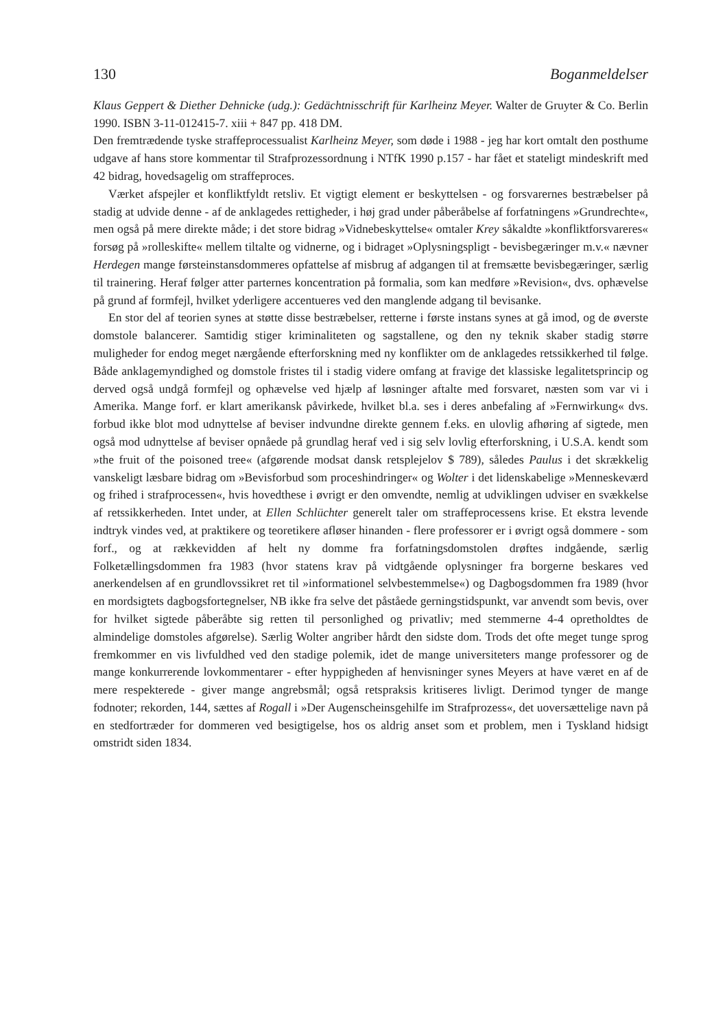130 Boganmeldelser
Klaus Geppert & Diether Dehnicke (udg.): Gedächtnisschrift für Karlheinz Meyer. Walter de Gruyter & Co. Berlin 1990. ISBN 3-11-012415-7. xiii + 847 pp. 418 DM.
Den fremtrædende tyske straffeprocessualist Karlheinz Meyer, som døde i 1988 - jeg har kort omtalt den posthume udgave af hans store kommentar til Strafprozessordnung i NTfK 1990 p.157 - har fået et stateligt mindeskrift med 42 bidrag, hovedsagelig om straffeproces.
Værket afspejler et konfliktfyldt retsliv. Et vigtigt element er beskyttelsen - og forsvarernes bestræbelser på stadig at udvide denne - af de anklagedes rettigheder, i høj grad under påberåbelse af forfatningens »Grundrechte«, men også på mere direkte måde; i det store bidrag »Vidnebeskyttelse« omtaler Krey såkaldte »konfliktforsvareres« forsøg på »rolleskifte« mellem tiltalte og vidnerne, og i bidraget »Oplysningspligt - bevisbegæringer m.v.« nævner Herdegen mange førsteinstansdommeres opfattelse af misbrug af adgangen til at fremsætte bevisbegæringer, særlig til trainering. Heraf følger atter parternes koncentration på formalia, som kan medføre »Revision«, dvs. ophævelse på grund af formfejl, hvilket yderligere accentueres ved den manglende adgang til bevisanke.
En stor del af teorien synes at støtte disse bestræbelser, retterne i første instans synes at gå imod, og de øverste domstole balancerer. Samtidig stiger kriminaliteten og sagstallene, og den ny teknik skaber stadig større muligheder for endog meget nærgående efterforskning med ny konflikter om de anklagedes retssikkerhed til følge. Både anklagemyndighed og domstole fristes til i stadig videre omfang at fravige det klassiske legalitetsprincip og derved også undgå formfejl og ophævelse ved hjælp af løsninger aftalte med forsvaret, næsten som var vi i Amerika. Mange forf. er klart amerikansk påvirkede, hvilket bl.a. ses i deres anbefaling af »Fernwirkung« dvs. forbud ikke blot mod udnyttelse af beviser indvundne direkte gennem f.eks. en ulovlig afhøring af sigtede, men også mod udnyttelse af beviser opnåede på grundlag heraf ved i sig selv lovlig efterforskning, i U.S.A. kendt som »the fruit of the poisoned tree« (afgørende modsat dansk retsplejelov $ 789), således Paulus i det skrækkelig vanskeligt læsbare bidrag om »Bevisforbud som proceshindringer« og Wolter i det lidenskabelige »Menneskeværd og frihed i strafprocessen«, hvis hovedthese i øvrigt er den omvendte, nemlig at udviklingen udviser en svækkelse af retssikkerheden. Intet under, at Ellen Schlüchter generelt taler om straffeprocessens krise. Et ekstra levende indtryk vindes ved, at praktikere og teoretikere afløser hinanden - flere professorer er i øvrigt også dommere - som forf., og at rækkevidden af helt ny domme fra forfatningsdomstolen drøftes indgående, særlig Folketællingsdommen fra 1983 (hvor statens krav på vidtgående oplysninger fra borgerne beskares ved anerkendelsen af en grundlovssikret ret til »informationel selvbestemmelse«) og Dagbogsdommen fra 1989 (hvor en mordsigtets dagbogsfortegnelser, NB ikke fra selve det påståede gerningstidspunkt, var anvendt som bevis, over for hvilket sigtede påberåbte sig retten til personlighed og privatliv; med stemmerne 4-4 opretholdtes de almindelige domstoles afgørelse). Særlig Wolter angriber hårdt den sidste dom. Trods det ofte meget tunge sprog fremkommer en vis livfuldhed ved den stadige polemik, idet de mange universiteters mange professorer og de mange konkurrerende lovkommentarer - efter hyppigheden af henvisninger synes Meyers at have været en af de mere respekterede - giver mange angrebsmål; også retspraksis kritiseres livligt. Derimod tynger de mange fodnoter; rekorden, 144, sættes af Rogall i »Der Augenscheinsgehilfe im Strafprozess«, det uoversættelige navn på en stedfortræder for dommeren ved besigtigelse, hos os aldrig anset som et problem, men i Tyskland hidsigt omstridt siden 1834.